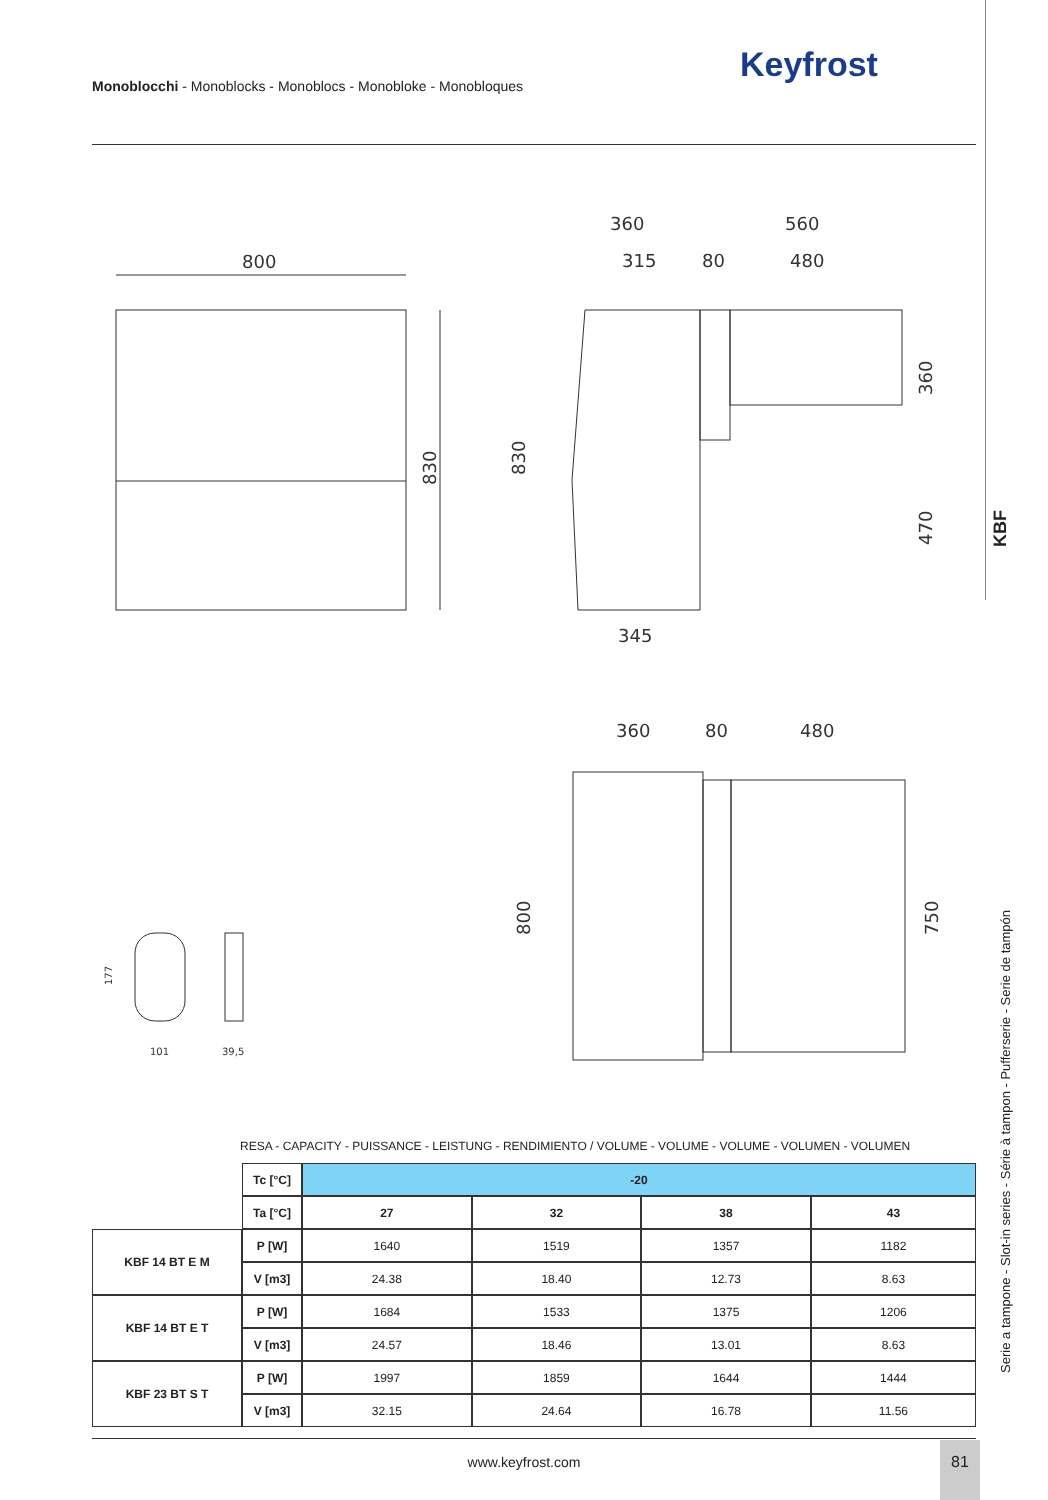Monoblocchi - Monoblocks - Monoblocs - Monobloke - Monobloques
Keyfrost
KBF
Serie a tampone - Slot-in series - Série à tampon - Pufferserie - Serie de tampón
800
830
360
560
315
80
480
345
830
360
470
360
80
480
800
750
101
39,5
177
RESA - CAPACITY - PUISSANCE - LEISTUNG - RENDIMIENTO / VOLUME - VOLUME - VOLUME - VOLUMEN - VOLUMEN
| | Tc [°C] | -20 | | | |
| | Ta [°C] | 27 | 32 | 38 | 43 |
| KBF 14 BT E M | P [W] | 1640 | 1519 | 1357 | 1182 |
| | V [m3] | 24.38 | 18.40 | 12.73 | 8.63 |
| KBF 14 BT E T | P [W] | 1684 | 1533 | 1375 | 1206 |
| | V [m3] | 24.57 | 18.46 | 13.01 | 8.63 |
| KBF 23 BT S T | P [W] | 1997 | 1859 | 1644 | 1444 |
| | V [m3] | 32.15 | 24.64 | 16.78 | 11.56 |
www.keyfrost.com
81